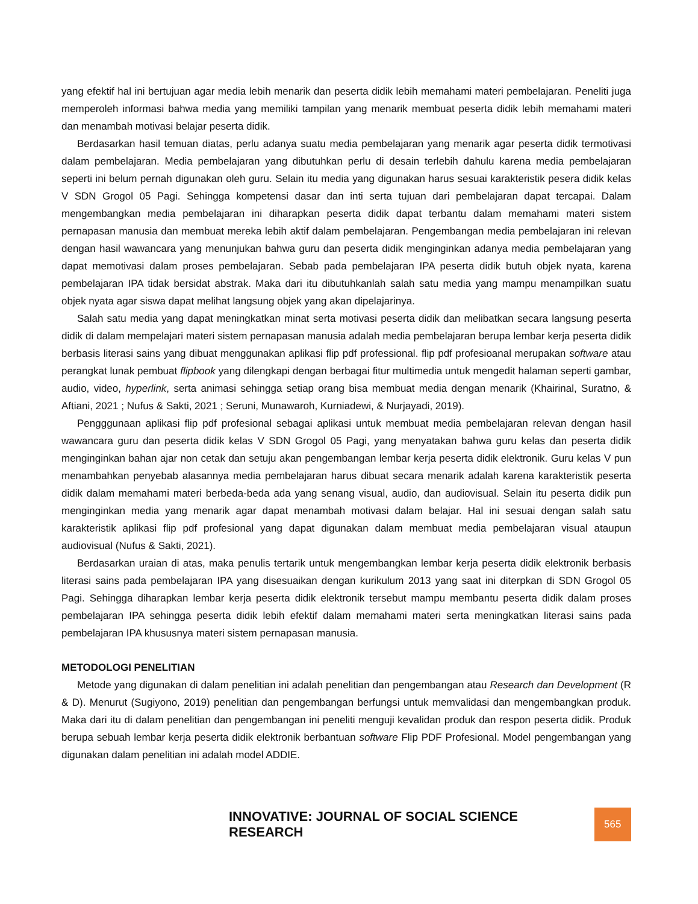yang efektif hal ini bertujuan agar media lebih menarik dan peserta didik lebih memahami materi pembelajaran. Peneliti juga memperoleh informasi bahwa media yang memiliki tampilan yang menarik membuat peserta didik lebih memahami materi dan menambah motivasi belajar peserta didik.
Berdasarkan hasil temuan diatas, perlu adanya suatu media pembelajaran yang menarik agar peserta didik termotivasi dalam pembelajaran. Media pembelajaran yang dibutuhkan perlu di desain terlebih dahulu karena media pembelajaran seperti ini belum pernah digunakan oleh guru. Selain itu media yang digunakan harus sesuai karakteristik pesera didik kelas V SDN Grogol 05 Pagi. Sehingga kompetensi dasar dan inti serta tujuan dari pembelajaran dapat tercapai. Dalam mengembangkan media pembelajaran ini diharapkan peserta didik dapat terbantu dalam memahami materi sistem pernapasan manusia dan membuat mereka lebih aktif dalam pembelajaran. Pengembangan media pembelajaran ini relevan dengan hasil wawancara yang menunjukan bahwa guru dan peserta didik menginginkan adanya media pembelajaran yang dapat memotivasi dalam proses pembelajaran. Sebab pada pembelajaran IPA peserta didik butuh objek nyata, karena pembelajaran IPA tidak bersidat abstrak. Maka dari itu dibutuhkanlah salah satu media yang mampu menampilkan suatu objek nyata agar siswa dapat melihat langsung objek yang akan dipelajarinya.
Salah satu media yang dapat meningkatkan minat serta motivasi peserta didik dan melibatkan secara langsung peserta didik di dalam mempelajari materi sistem pernapasan manusia adalah media pembelajaran berupa lembar kerja peserta didik berbasis literasi sains yang dibuat menggunakan aplikasi flip pdf professional. flip pdf profesioanal merupakan software atau perangkat lunak pembuat flipbook yang dilengkapi dengan berbagai fitur multimedia untuk mengedit halaman seperti gambar, audio, video, hyperlink, serta animasi sehingga setiap orang bisa membuat media dengan menarik (Khairinal, Suratno, & Aftiani, 2021 ; Nufus & Sakti, 2021 ; Seruni, Munawaroh, Kurniadewi, & Nurjayadi, 2019).
Pengggunaan aplikasi flip pdf profesional sebagai aplikasi untuk membuat media pembelajaran relevan dengan hasil wawancara guru dan peserta didik kelas V SDN Grogol 05 Pagi, yang menyatakan bahwa guru kelas dan peserta didik menginginkan bahan ajar non cetak dan setuju akan pengembangan lembar kerja peserta didik elektronik. Guru kelas V pun menambahkan penyebab alasannya media pembelajaran harus dibuat secara menarik adalah karena karakteristik peserta didik dalam memahami materi berbeda-beda ada yang senang visual, audio, dan audiovisual. Selain itu peserta didik pun menginginkan media yang menarik agar dapat menambah motivasi dalam belajar. Hal ini sesuai dengan salah satu karakteristik aplikasi flip pdf profesional yang dapat digunakan dalam membuat media pembelajaran visual ataupun audiovisual (Nufus & Sakti, 2021).
Berdasarkan uraian di atas, maka penulis tertarik untuk mengembangkan lembar kerja peserta didik elektronik berbasis literasi sains pada pembelajaran IPA yang disesuaikan dengan kurikulum 2013 yang saat ini diterpkan di SDN Grogol 05 Pagi. Sehingga diharapkan lembar kerja peserta didik elektronik tersebut mampu membantu peserta didik dalam proses pembelajaran IPA sehingga peserta didik lebih efektif dalam memahami materi serta meningkatkan literasi sains pada pembelajaran IPA khususnya materi sistem pernapasan manusia.
METODOLOGI PENELITIAN
Metode yang digunakan di dalam penelitian ini adalah penelitian dan pengembangan atau Research dan Development (R & D). Menurut (Sugiyono, 2019) penelitian dan pengembangan berfungsi untuk memvalidasi dan mengembangkan produk. Maka dari itu di dalam penelitian dan pengembangan ini peneliti menguji kevalidan produk dan respon peserta didik. Produk berupa sebuah lembar kerja peserta didik elektronik berbantuan software Flip PDF Profesional. Model pengembangan yang digunakan dalam penelitian ini adalah model ADDIE.
INNOVATIVE: JOURNAL OF SOCIAL SCIENCE RESEARCH 565